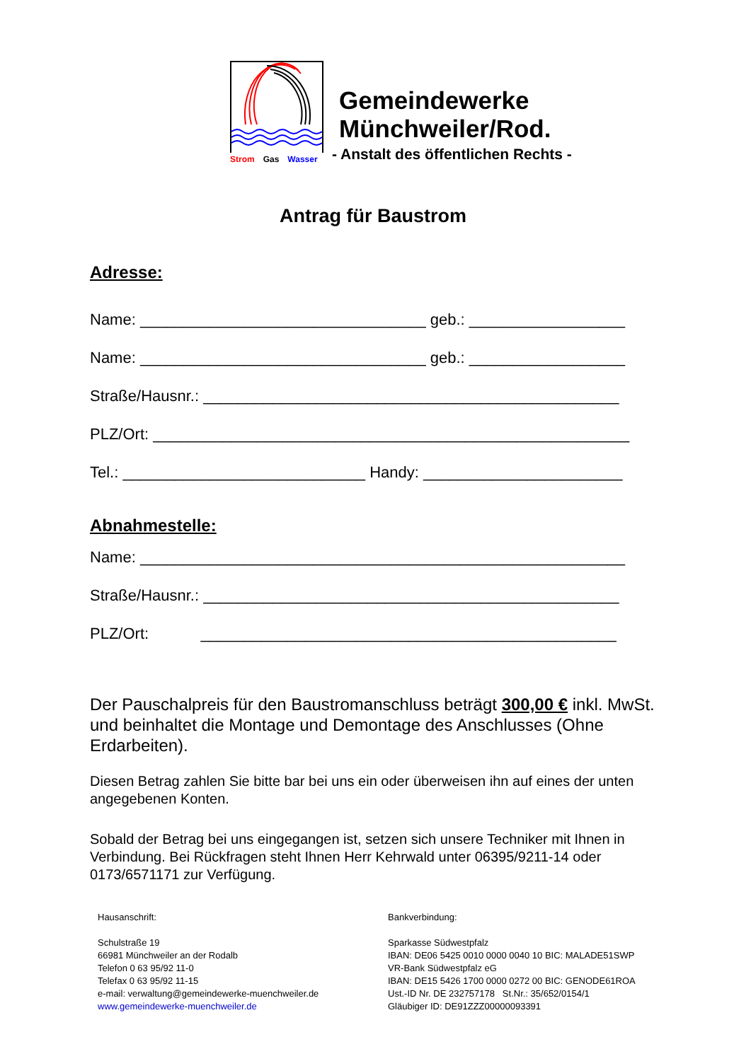Strom Gas Wasser
Gemeindewerke
Münchweiler/Rod.
- Anstalt des öffentlichen Rechts -
Antrag für Baustrom
Adresse:
Name: _________________________________ geb.: __________________
Name: _________________________________ geb.: __________________
Straße/Hausnr.: ________________________________________________
PLZ/Ort: _______________________________________________________
Tel.: ____________________________ Handy: _______________________
Abnahmestelle:
Name: ________________________________________________________
Straße/Hausnr.: ________________________________________________
PLZ/Ort: ________________________________________________
Der Pauschalpreis für den Baustromanschluss beträgt 300,00 € inkl. MwSt. und beinhaltet die Montage und Demontage des Anschlusses (Ohne Erdarbeiten).
Diesen Betrag zahlen Sie bitte bar bei uns ein oder überweisen ihn auf eines der unten angegebenen Konten.
Sobald der Betrag bei uns eingegangen ist, setzen sich unsere Techniker mit Ihnen in Verbindung. Bei Rückfragen steht Ihnen Herr Kehrwald unter 06395/9211-14 oder 0173/6571171 zur Verfügung.
Hausanschrift:
Schulstraße 19
66981 Münchweiler an der Rodalb
Telefon 0 63 95/92 11-0
Telefax 0 63 95/92 11-15
e-mail: verwaltung@gemeindewerke-muenchweiler.de
www.gemeindewerke-muenchweiler.de
Bankverbindung:
Sparkasse Südwestpfalz
IBAN: DE06 5425 0010 0000 0040 10 BIC: MALADE51SWP
VR-Bank Südwestpfalz eG
IBAN: DE15 5426 1700 0000 0272 00 BIC: GENODE61ROA
Ust.-ID Nr. DE 232757178 St.Nr.: 35/652/0154/1
Gläubiger ID: DE91ZZZ00000093391